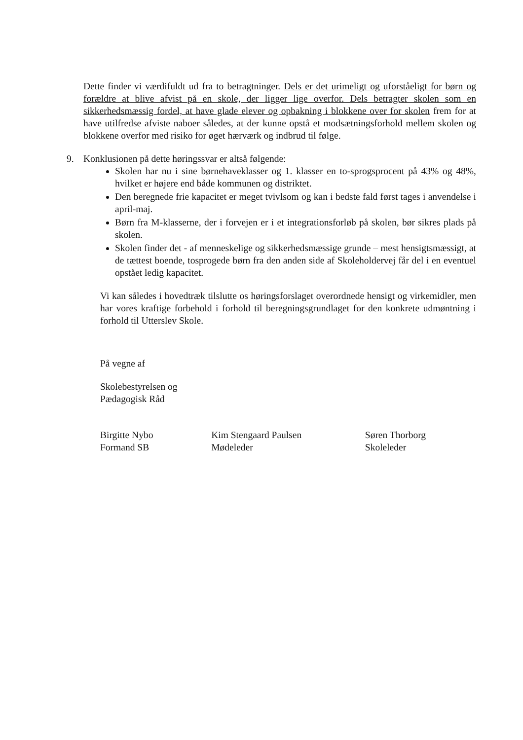Dette finder vi værdifuldt ud fra to betragtninger. Dels er det urimeligt og uforståeligt for børn og forældre at blive afvist på en skole, der ligger lige overfor. Dels betragter skolen som en sikkerhedsmæssig fordel, at have glade elever og opbakning i blokkene over for skolen frem for at have utilfredse afviste naboer således, at der kunne opstå et modsætningsforhold mellem skolen og blokkene overfor med risiko for øget hærværk og indbrud til følge.
9. Konklusionen på dette høringssvar er altså følgende:
Skolen har nu i sine børnehaveklasser og 1. klasser en to-sprogsprocent på 43% og 48%, hvilket er højere end både kommunen og distriktet.
Den beregnede frie kapacitet er meget tvivlsom og kan i bedste fald først tages i anvendelse i april-maj.
Børn fra M-klasserne, der i forvejen er i et integrationsforløb på skolen, bør sikres plads på skolen.
Skolen finder det - af menneskelige og sikkerhedsmæssige grunde – mest hensigtsmæssigt, at de tættest boende, tosprogede børn fra den anden side af Skoleholdervej får del i en eventuel opstået ledig kapacitet.
Vi kan således i hovedtræk tilslutte os høringsforslaget overordnede hensigt og virkemidler, men har vores kraftige forbehold i forhold til beregningsgrundlaget for den konkrete udmøntning i forhold til Utterslev Skole.
På vegne af
Skolebestyrelsen og
Pædagogisk Råd
Birgitte Nybo
Formand SB
Kim Stengaard Paulsen
Mødeleder
Søren Thorborg
Skoleleder